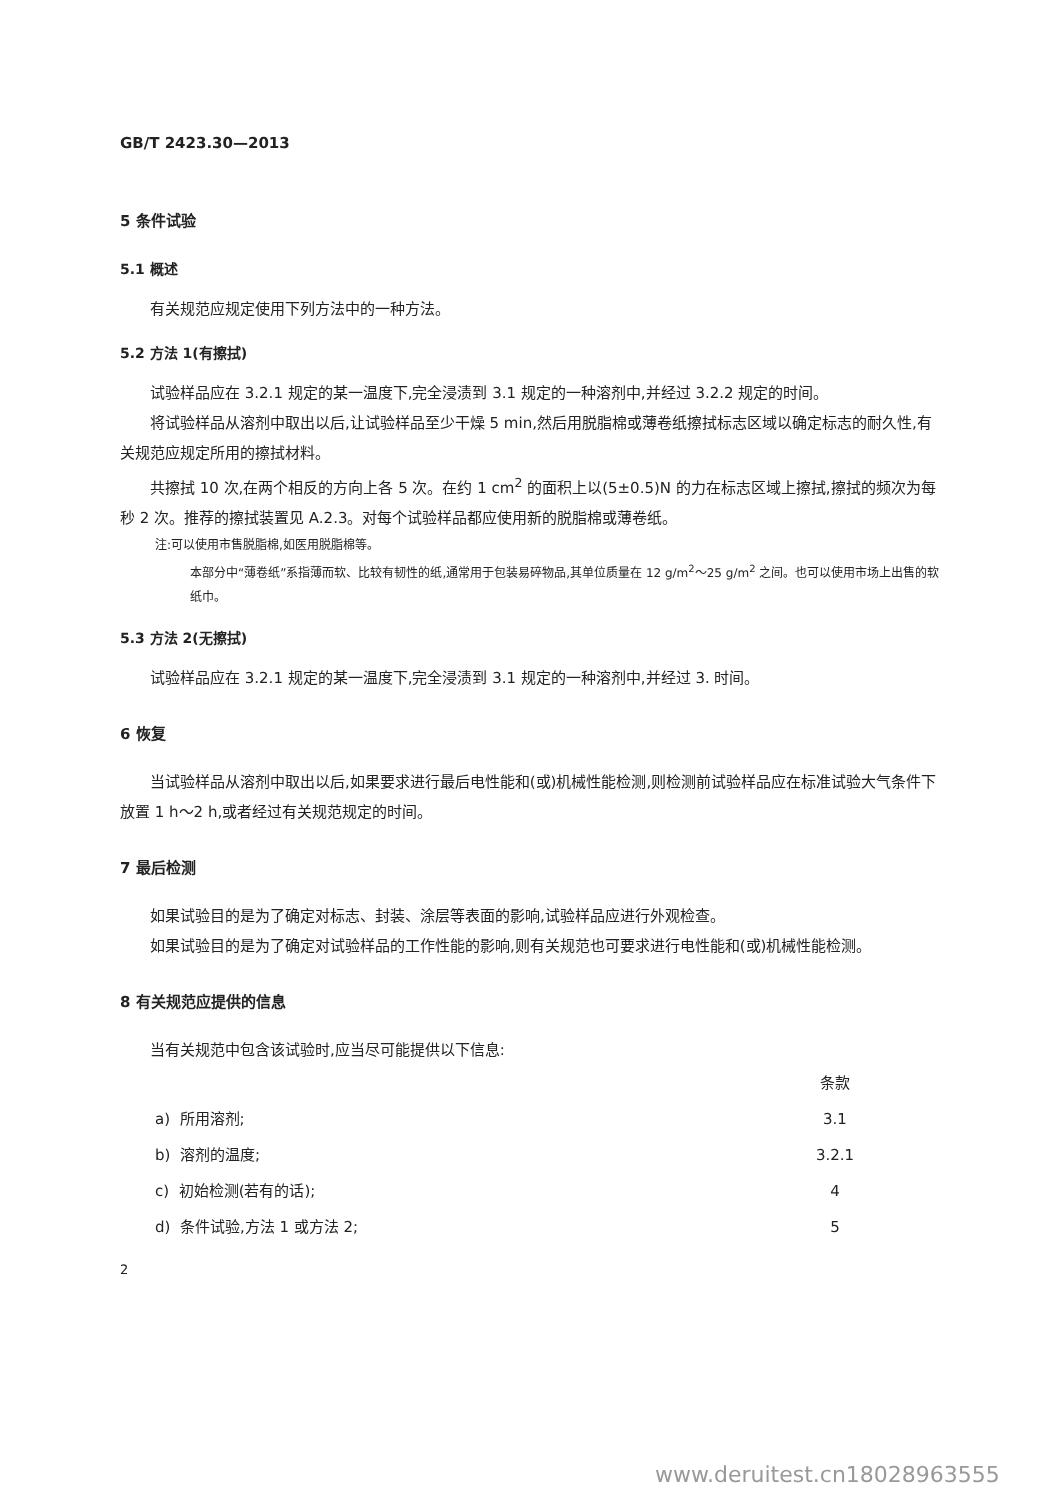GB/T 2423.30—2013
5 条件试验
5.1 概述
有关规范应规定使用下列方法中的一种方法。
5.2 方法 1(有擦拭)
试验样品应在 3.2.1 规定的某一温度下,完全浸渍到 3.1 规定的一种溶剂中,并经过 3.2.2 规定的时间。
将试验样品从溶剂中取出以后,让试验样品至少干燥 5 min,然后用脱脂棉或薄卷纸擦拭标志区域以确定标志的耐久性,有关规范应规定所用的擦拭材料。
共擦拭 10 次,在两个相反的方向上各 5 次。在约 1 cm<sup>2</sup> 的面积上以(5±0.5)N 的力在标志区域上擦拭,擦拭的频次为每秒 2 次。推荐的擦拭装置见 A.2.3。对每个试验样品都应使用新的脱脂棉或薄卷纸。
注:可以使用市售脱脂棉,如医用脱脂棉等。
本部分中“薄卷纸”系指薄而软、比较有韧性的纸,通常用于包装易碎物品,其单位质量在 12 g/m<sup>2</sup>～25 g/m<sup>2</sup> 之间。也可以使用市场上出售的软纸巾。
5.3 方法 2(无擦拭)
试验样品应在 3.2.1 规定的某一温度下,完全浸渍到 3.1 规定的一种溶剂中,并经过 3. 时间。
6 恢复
当试验样品从溶剂中取出以后,如果要求进行最后电性能和(或)机械性能检测,则检测前试验样品应在标准试验大气条件下放置 1 h～2 h,或者经过有关规范规定的时间。
7 最后检测
如果试验目的是为了确定对标志、封装、涂层等表面的影响,试验样品应进行外观检查。
如果试验目的是为了确定对试验样品的工作性能的影响,则有关规范也可要求进行电性能和(或)机械性能检测。
8 有关规范应提供的信息
当有关规范中包含该试验时,应当尽可能提供以下信息:
| | 条款 |
| a) 所用溶剂; | 3.1 |
| b) 溶剂的温度; | 3.2.1 |
| c) 初始检测(若有的话); | 4 |
| d) 条件试验,方法 1 或方法 2; | 5 |
2
www.deruitest.cn18028963555